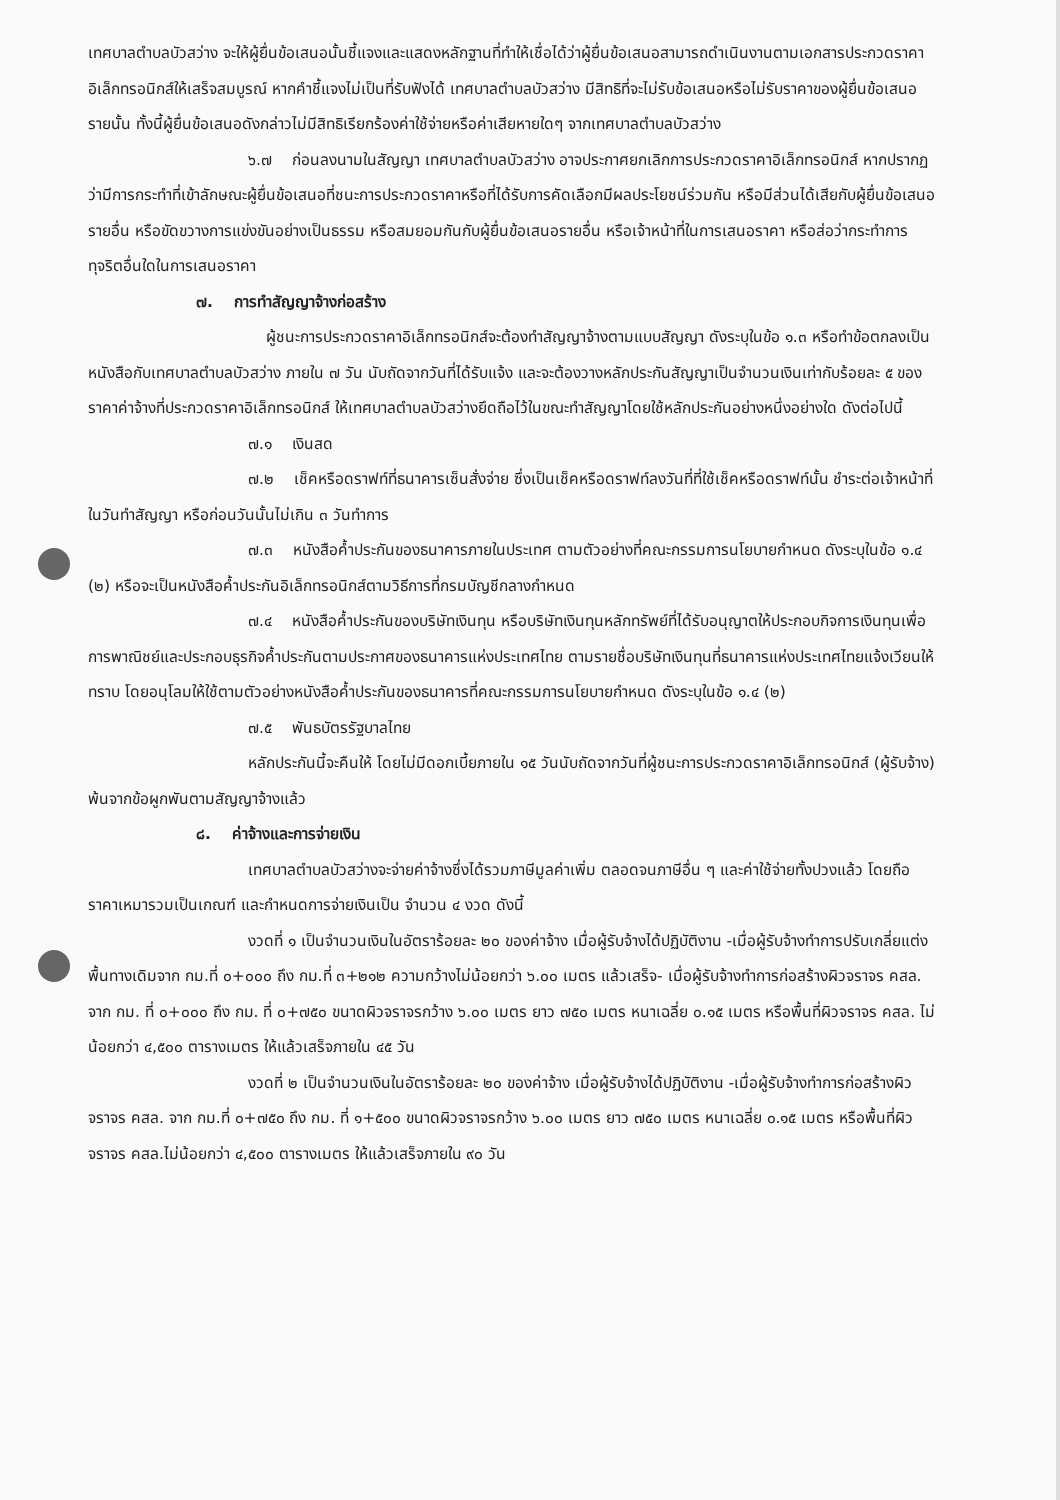เทศบาลตำบลบัวสว่าง จะให้ผู้ยื่นข้อเสนอนั้นชี้แจงและแสดงหลักฐานที่ทำให้เชื่อได้ว่าผู้ยื่นข้อเสนอสามารถดำเนินงานตามเอกสารประกวดราคาอิเล็กทรอนิกส์ให้เสร็จสมบูรณ์ หากคำชี้แจงไม่เป็นที่รับฟังได้ เทศบาลตำบลบัวสว่าง มีสิทธิที่จะไม่รับข้อเสนอหรือไม่รับราคาของผู้ยื่นข้อเสนอรายนั้น ทั้งนี้ผู้ยื่นข้อเสนอดังกล่าวไม่มีสิทธิเรียกร้องค่าใช้จ่ายหรือค่าเสียหายใดๆ จากเทศบาลตำบลบัวสว่าง
๖.๗ ก่อนลงนามในสัญญา เทศบาลตำบลบัวสว่าง อาจประกาศยกเลิกการประกวดราคาอิเล็กทรอนิกส์ หากปรากฏว่ามีการกระทำที่เข้าลักษณะผู้ยื่นข้อเสนอที่ชนะการประกวดราคาหรือที่ได้รับการคัดเลือกมีผลประโยชน์ร่วมกัน หรือมีส่วนได้เสียกับผู้ยื่นข้อเสนอรายอื่น หรือขัดขวางการแข่งขันอย่างเป็นธรรม หรือสมยอมกันกับผู้ยื่นข้อเสนอรายอื่น หรือเจ้าหน้าที่ในการเสนอราคา หรือส่อว่ากระทำการทุจริตอื่นใดในการเสนอราคา
๗. การทำสัญญาจ้างก่อสร้าง
ผู้ชนะการประกวดราคาอิเล็กทรอนิกส์จะต้องทำสัญญาจ้างตามแบบสัญญา ดังระบุในข้อ ๑.๓ หรือทำข้อตกลงเป็นหนังสือกับเทศบาลตำบลบัวสว่าง ภายใน ๗ วัน นับถัดจากวันที่ได้รับแจ้ง และจะต้องวางหลักประกันสัญญาเป็นจำนวนเงินเท่ากับร้อยละ ๕ ของราคาค่าจ้างที่ประกวดราคาอิเล็กทรอนิกส์ ให้เทศบาลตำบลบัวสว่างยึดถือไว้ในขณะทำสัญญาโดยใช้หลักประกันอย่างหนึ่งอย่างใด ดังต่อไปนี้
๗.๑ เงินสด
๗.๒ เช็คหรือดราฟท์ที่ธนาคารเซ็นสั่งจ่าย ซึ่งเป็นเช็คหรือดราฟท์ลงวันที่ที่ใช้เช็คหรือดราฟท์นั้น ชำระต่อเจ้าหน้าที่ในวันทำสัญญา หรือก่อนวันนั้นไม่เกิน ๓ วันทำการ
๗.๓ หนังสือค้ำประกันของธนาคารภายในประเทศ ตามตัวอย่างที่คณะกรรมการนโยบายกำหนด ดังระบุในข้อ ๑.๔ (๒) หรือจะเป็นหนังสือค้ำประกันอิเล็กทรอนิกส์ตามวิธีการที่กรมบัญชีกลางกำหนด
๗.๔ หนังสือค้ำประกันของบริษัทเงินทุน หรือบริษัทเงินทุนหลักทรัพย์ที่ได้รับอนุญาตให้ประกอบกิจการเงินทุนเพื่อการพาณิชย์และประกอบธุรกิจค้ำประกันตามประกาศของธนาคารแห่งประเทศไทย ตามรายชื่อบริษัทเงินทุนที่ธนาคารแห่งประเทศไทยแจ้งเวียนให้ทราบ โดยอนุโลมให้ใช้ตามตัวอย่างหนังสือค้ำประกันของธนาคารที่คณะกรรมการนโยบายกำหนด ดังระบุในข้อ ๑.๔ (๒)
๗.๕ พันธบัตรรัฐบาลไทย
หลักประกันนี้จะคืนให้ โดยไม่มีดอกเบี้ยภายใน ๑๕ วันนับถัดจากวันที่ผู้ชนะการประกวดราคาอิเล็กทรอนิกส์ (ผู้รับจ้าง) พ้นจากข้อผูกพันตามสัญญาจ้างแล้ว
๘. ค่าจ้างและการจ่ายเงิน
เทศบาลตำบลบัวสว่างจะจ่ายค่าจ้างซึ่งได้รวมภาษีมูลค่าเพิ่ม ตลอดจนภาษีอื่น ๆ และค่าใช้จ่ายทั้งปวงแล้ว โดยถือราคาเหมารวมเป็นเกณฑ์ และกำหนดการจ่ายเงินเป็น จำนวน ๔ งวด ดังนี้
งวดที่ ๑ เป็นจำนวนเงินในอัตราร้อยละ ๒๐ ของค่าจ้าง เมื่อผู้รับจ้างได้ปฏิบัติงาน -เมื่อผู้รับจ้างทำการปรับเกลี่ยแต่งพื้นทางเดิมจาก กม.ที่ ๐+๐๐๐ ถึง กม.ที่ ๓+๒๑๒ ความกว้างไม่น้อยกว่า ๖.๐๐ เมตร แล้วเสร็จ- เมื่อผู้รับจ้างทำการก่อสร้างผิวจราจร คสล. จาก กม. ที่ ๐+๐๐๐ ถึง กม. ที่ ๐+๗๕๐ ขนาดผิวจราจรกว้าง ๖.๐๐ เมตร ยาว ๗๕๐ เมตร หนาเฉลี่ย ๐.๑๕ เมตร หรือพื้นที่ผิวจราจร คสล. ไม่น้อยกว่า ๔,๕๐๐ ตารางเมตร ให้แล้วเสร็จภายใน ๔๕ วัน
งวดที่ ๒ เป็นจำนวนเงินในอัตราร้อยละ ๒๐ ของค่าจ้าง เมื่อผู้รับจ้างได้ปฏิบัติงาน -เมื่อผู้รับจ้างทำการก่อสร้างผิวจราจร คสล. จาก กม.ที่ ๐+๗๕๐ ถึง กม. ที่ ๑+๕๐๐ ขนาดผิวจราจรกว้าง ๖.๐๐ เมตร ยาว ๗๕๐ เมตร หนาเฉลี่ย ๐.๑๕ เมตร หรือพื้นที่ผิวจราจร คสล.ไม่น้อยกว่า ๔,๕๐๐ ตารางเมตร ให้แล้วเสร็จภายใน ๙๐ วัน